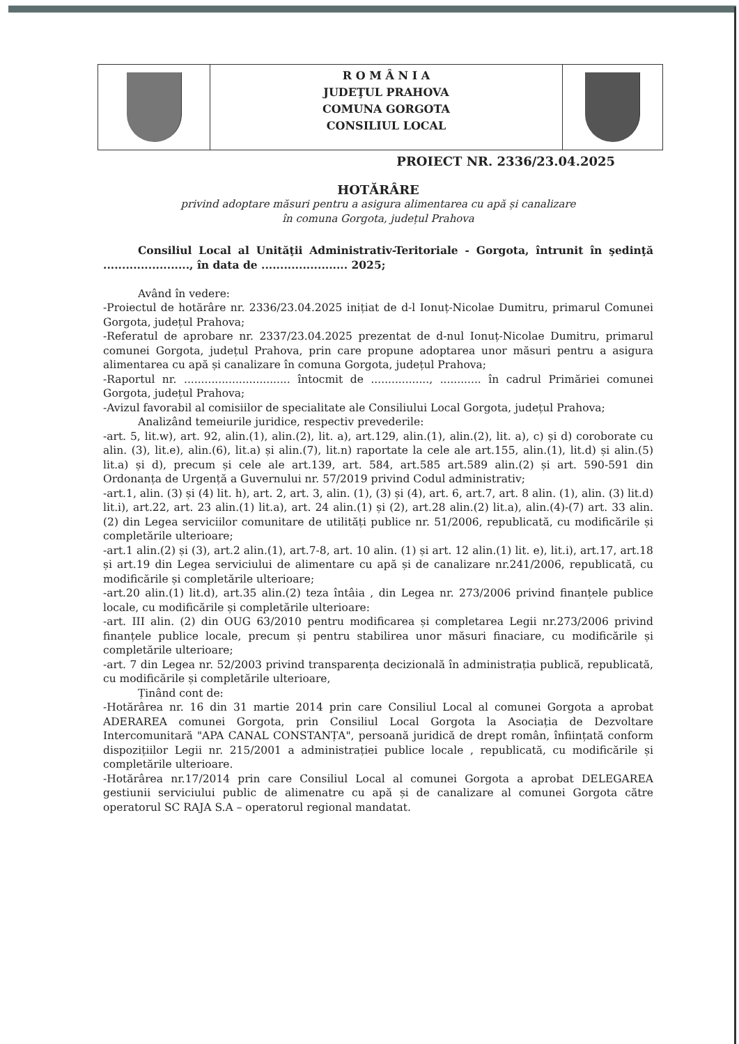R O M Â N I A
JUDEŢUL PRAHOVA
COMUNA GORGOTA
CONSILIUL LOCAL
PROIECT NR. 2336/23.04.2025
HOTĂRÂRE
privind adoptare măsuri pentru a asigura alimentarea cu apă și canalizare
în comuna Gorgota, județul Prahova
Consiliul Local al Unităţii Administrativ-Teritoriale - Gorgota, întrunit în şedinţă ......................., în data de ....................... 2025;
Având în vedere:
-Proiectul de hotărâre nr. 2336/23.04.2025 inițiat de d-l Ionuț-Nicolae Dumitru, primarul Comunei Gorgota, județul Prahova;
-Referatul de aprobare nr. 2337/23.04.2025 prezentat de d-nul Ionuț-Nicolae Dumitru, primarul comunei Gorgota, județul Prahova, prin care propune adoptarea unor măsuri pentru a asigura alimentarea cu apă și canalizare în comuna Gorgota, județul Prahova;
-Raportul nr. ............................... întocmit de ................., ............ în cadrul Primăriei comunei Gorgota, județul Prahova;
-Avizul favorabil al comisiilor de specialitate ale Consiliului Local Gorgota, județul Prahova;
Analizând temeiurile juridice, respectiv prevederile:
-art. 5, lit.w), art. 92, alin.(1), alin.(2), lit. a), art.129, alin.(1), alin.(2), lit. a), c) și d) coroborate cu alin. (3), lit.e), alin.(6), lit.a) și alin.(7), lit.n) raportate la cele ale art.155, alin.(1), lit.d) și alin.(5) lit.a) și d), precum și cele ale art.139, art. 584, art.585 art.589 alin.(2) și art. 590-591 din Ordonanța de Urgență a Guvernului nr. 57/2019 privind Codul administrativ;
-art.1, alin. (3) și (4) lit. h), art. 2, art. 3, alin. (1), (3) și (4), art. 6, art.7, art. 8 alin. (1), alin. (3) lit.d) lit.i), art.22, art. 23 alin.(1) lit.a), art. 24 alin.(1) și (2), art.28 alin.(2) lit.a), alin.(4)-(7) art. 33 alin.(2) din Legea serviciilor comunitare de utilități publice nr. 51/2006, republicată, cu modificările și completările ulterioare;
-art.1 alin.(2) și (3), art.2 alin.(1), art.7-8, art. 10 alin. (1) și art. 12 alin.(1) lit. e), lit.i), art.17, art.18 și art.19 din Legea serviciului de alimentare cu apă și de canalizare nr.241/2006, republicată, cu modificările și completările ulterioare;
-art.20 alin.(1) lit.d), art.35 alin.(2) teza întâia , din Legea nr. 273/2006 privind finanțele publice locale, cu modificările și completările ulterioare:
-art. III alin. (2) din OUG 63/2010 pentru modificarea și completarea Legii nr.273/2006 privind finanțele publice locale, precum și pentru stabilirea unor măsuri finaciare, cu modificările și completările ulterioare;
-art. 7 din Legea nr. 52/2003 privind transparența decizională în administrația publică, republicată, cu modificările și completările ulterioare,
Ținând cont de:
-Hotărârea nr. 16 din 31 martie 2014 prin care Consiliul Local al comunei Gorgota a aprobat ADERAREA comunei Gorgota, prin Consiliul Local Gorgota la Asociația de Dezvoltare Intercomunitară "APA CANAL CONSTANȚA", persoană juridică de drept român, înființată conform dispozițiilor Legii nr. 215/2001 a administrației publice locale , republicată, cu modificările și completările ulterioare.
-Hotărârea nr.17/2014 prin care Consiliul Local al comunei Gorgota a aprobat DELEGAREA gestiunii serviciului public de alimenatre cu apă și de canalizare al comunei Gorgota către operatorul SC RAJA S.A – operatorul regional mandatat.